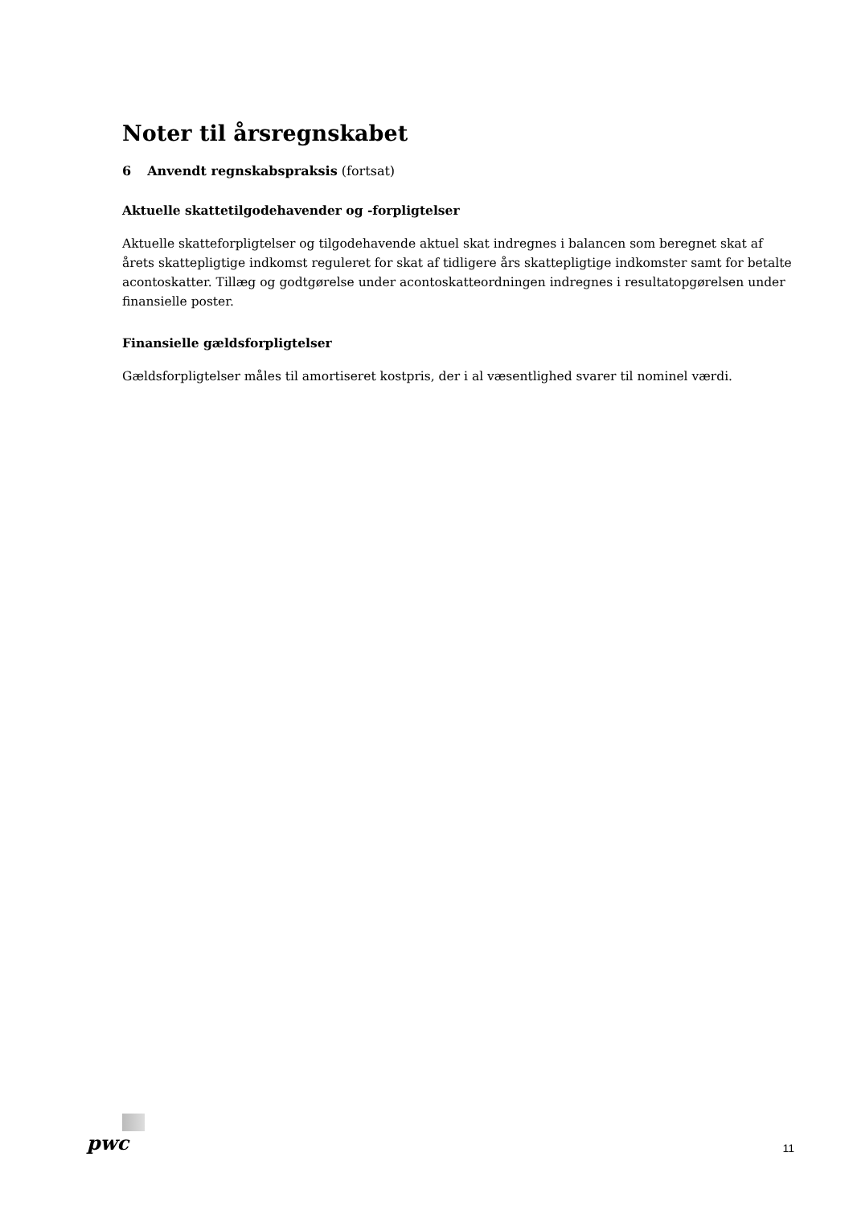Noter til årsregnskabet
6 Anvendt regnskabspraksis (fortsat)
Aktuelle skattetilgodehavender og -forpligtelser
Aktuelle skatteforpligtelser og tilgodehavende aktuel skat indregnes i balancen som beregnet skat af årets skattepligtige indkomst reguleret for skat af tidligere års skattepligtige indkomster samt for betalte aconto­skatter. Tillæg og godtgørelse under acontoskatteordningen indregnes i resultatopgørelsen under finansiel­le poster.
Finansielle gældsforpligtelser
Gældsforpligtelser måles til amortiseret kostpris, der i al væsentlighed svarer til nominel værdi.
pwc
11